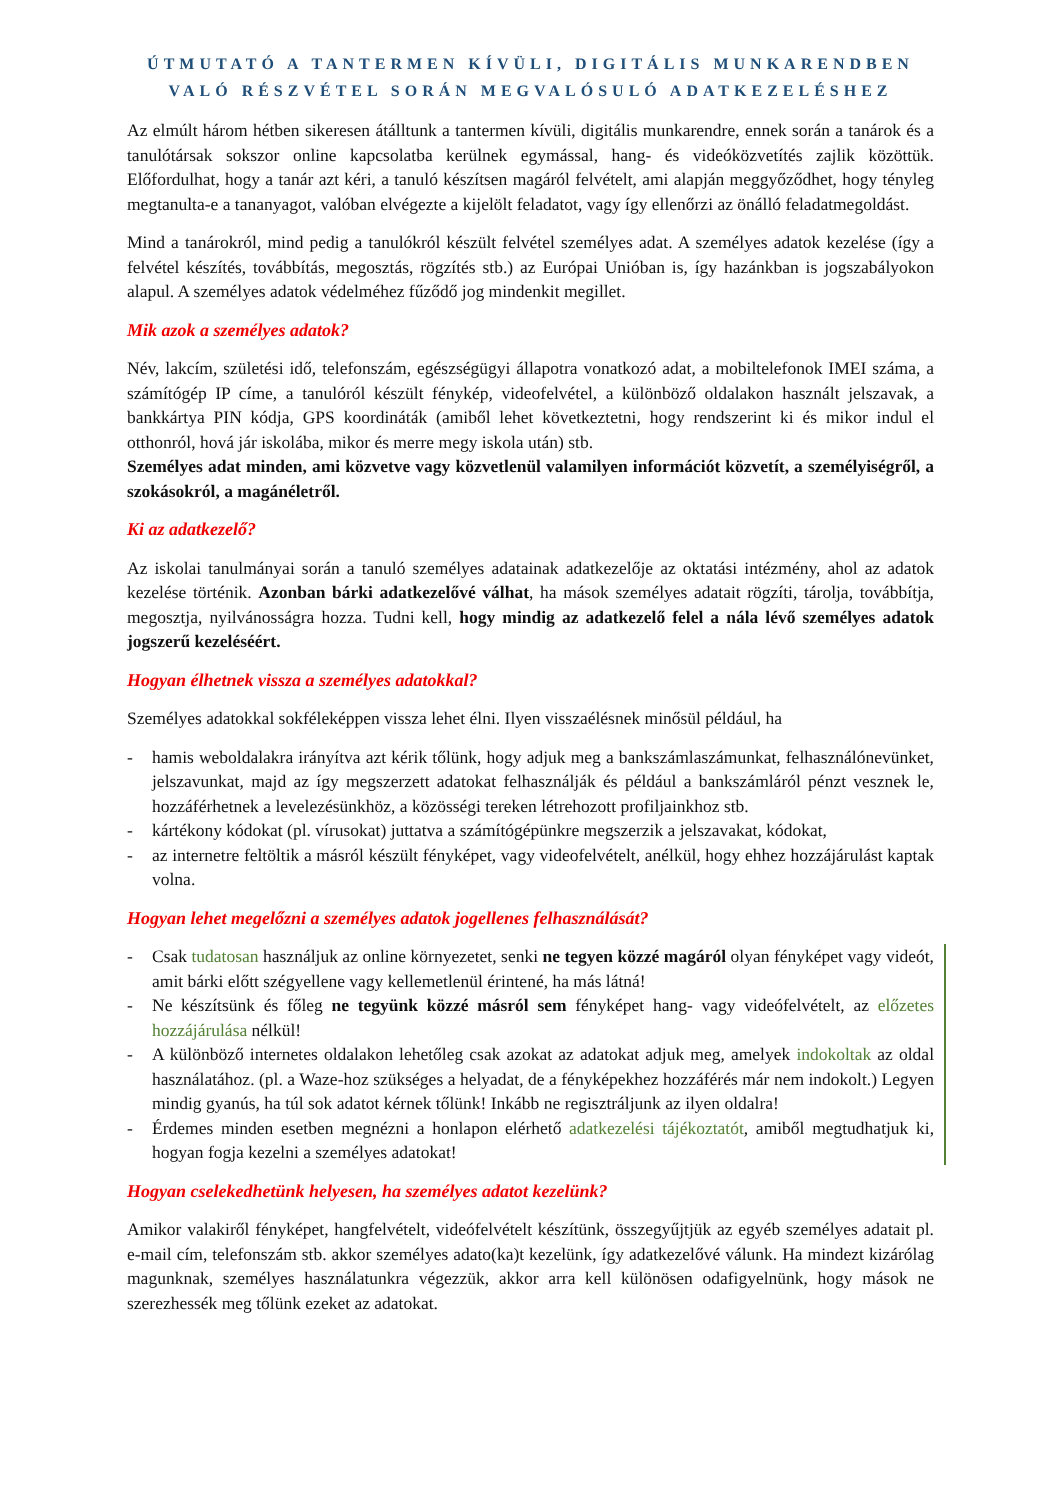ÚTMUTATÓ A TANTERMEN KÍVÜLI, DIGITÁLIS MUNKARENDBEN VALÓ RÉSZVÉTEL SORÁN MEGVALÓSULÓ ADATKEZELÉSHEZ
Az elmúlt három hétben sikeresen átálltunk a tantermen kívüli, digitális munkarendre, ennek során a tanárok és a tanulótársak sokszor online kapcsolatba kerülnek egymással, hang- és videóközvetítés zajlik közöttük. Előfordulhat, hogy a tanár azt kéri, a tanuló készítsen magáról felvételt, ami alapján meggyőződhet, hogy tényleg megtanulta-e a tananyagot, valóban elvégezte a kijelölt feladatot, vagy így ellenőrzi az önálló feladatmegoldást.
Mind a tanárokról, mind pedig a tanulókról készült felvétel személyes adat. A személyes adatok kezelése (így a felvétel készítés, továbbítás, megosztás, rögzítés stb.) az Európai Unióban is, így hazánkban is jogszabályokon alapul. A személyes adatok védelméhez fűződő jog mindenkit megillet.
Mik azok a személyes adatok?
Név, lakcím, születési idő, telefonszám, egészségügyi állapotra vonatkozó adat, a mobiltelefonok IMEI száma, a számítógép IP címe, a tanulóról készült fénykép, videofelvétel, a különböző oldalakon használt jelszavak, a bankkártya PIN kódja, GPS koordináták (amiből lehet következtetni, hogy rendszerint ki és mikor indul el otthonról, hová jár iskolába, mikor és merre megy iskola után) stb.
Személyes adat minden, ami közvetve vagy közvetlenül valamilyen információt közvetít, a személyiségről, a szokásokról, a magánéletről.
Ki az adatkezelő?
Az iskolai tanulmányai során a tanuló személyes adatainak adatkezelője az oktatási intézmény, ahol az adatok kezelése történik. Azonban bárki adatkezelővé válhat, ha mások személyes adatait rögzíti, tárolja, továbbítja, megosztja, nyilvánosságra hozza. Tudni kell, hogy mindig az adatkezelő felel a nála lévő személyes adatok jogszerű kezeléséért.
Hogyan élhetnek vissza a személyes adatokkal?
Személyes adatokkal sokféleképpen vissza lehet élni. Ilyen visszaélésnek minősül például, ha
- hamis weboldalakra irányítva azt kérik tőlünk, hogy adjuk meg a bankszámlaszámunkat, felhasználónevünket, jelszavunkat, majd az így megszerzett adatokat felhasználják és például a bankszámláról pénzt vesznek le, hozzáférhetnek a levelezésünkhöz, a közösségi tereken létrehozott profiljainkhoz stb.
- kártékony kódokat (pl. vírusokat) juttatva a számítógépünkre megszerzik a jelszavakat, kódokat,
- az internetre feltöltik a másról készült fényképet, vagy videofelvételt, anélkül, hogy ehhez hozzájárulást kaptak volna.
Hogyan lehet megelőzni a személyes adatok jogellenes felhasználását?
- Csak tudatosan használjuk az online környezetet, senki ne tegyen közzé magáról olyan fényképet vagy videót, amit bárki előtt szégyellene vagy kellemetlenül érintené, ha más látná!
- Ne készítsünk és főleg ne tegyünk közzé másról sem fényképet hang- vagy videófelvételt, az előzetes hozzájárulása nélkül!
- A különböző internetes oldalakon lehetőleg csak azokat az adatokat adjuk meg, amelyek indokoltak az oldal használatához. (pl. a Waze-hoz szükséges a helyadat, de a fényképekhez hozzáférés már nem indokolt.) Legyen mindig gyanús, ha túl sok adatot kérnek tőlünk! Inkább ne regisztráljunk az ilyen oldalra!
- Érdemes minden esetben megnézni a honlapon elérhető adatkezelési tájékoztatót, amiből megtudhatjuk ki, hogyan fogja kezelni a személyes adatokat!
Hogyan cselekedhetünk helyesen, ha személyes adatot kezelünk?
Amikor valakiről fényképet, hangfelvételt, videófelvételt készítünk, összegyűjtjük az egyéb személyes adatait pl. e-mail cím, telefonszám stb. akkor személyes adato(ka)t kezelünk, így adatkezelővé válunk. Ha mindezt kizárólag magunknak, személyes használatunkra végezzük, akkor arra kell különösen odafigyelnünk, hogy mások ne szerezhessék meg tőlünk ezeket az adatokat.